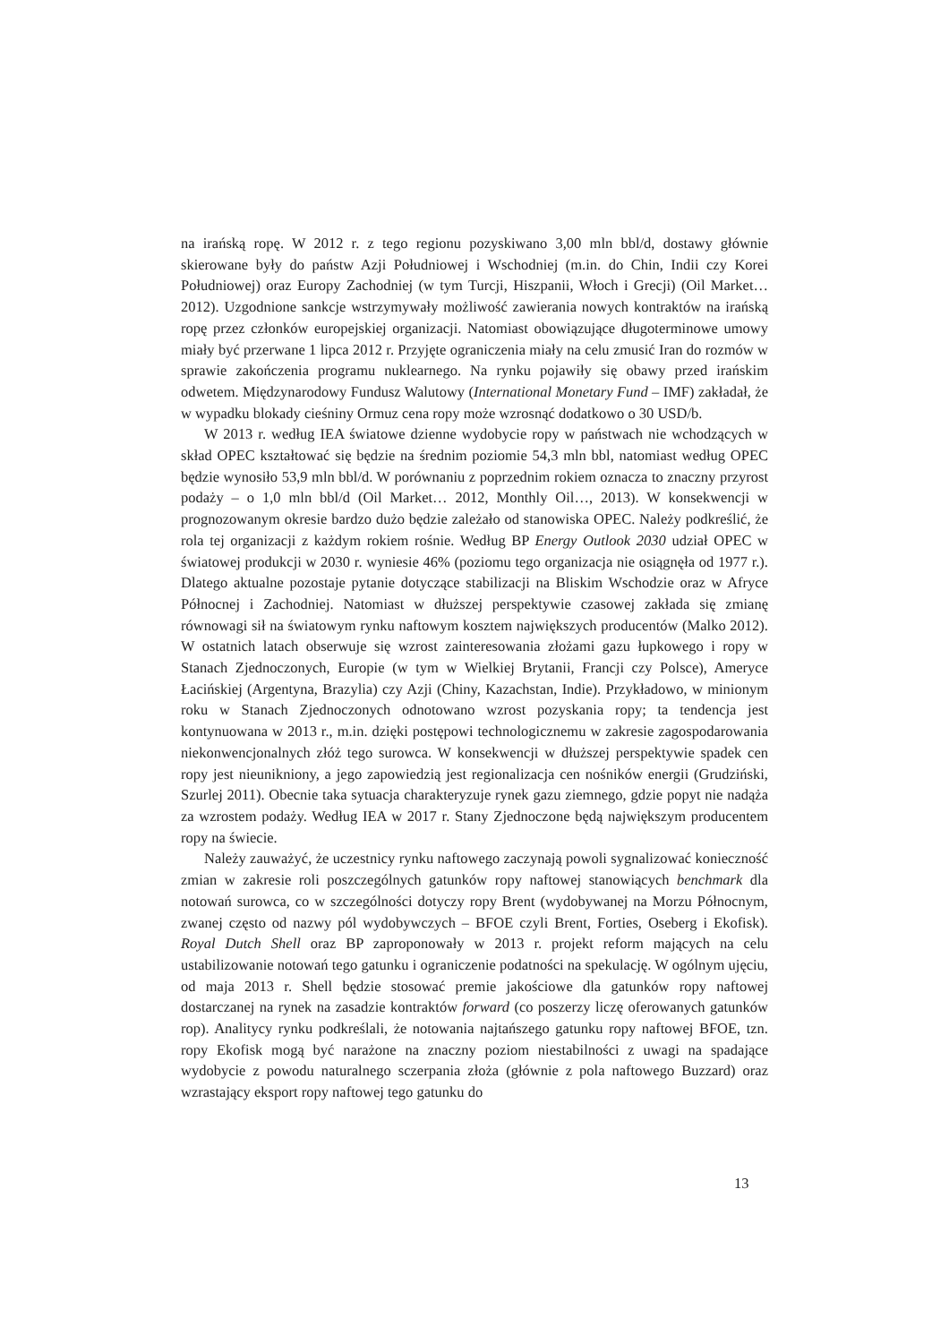na irańską ropę. W 2012 r. z tego regionu pozyskiwano 3,00 mln bbl/d, dostawy głównie skierowane były do państw Azji Południowej i Wschodniej (m.in. do Chin, Indii czy Korei Południowej) oraz Europy Zachodniej (w tym Turcji, Hiszpanii, Włoch i Grecji) (Oil Market… 2012). Uzgodnione sankcje wstrzymywały możliwość zawierania nowych kontraktów na irańską ropę przez członków europejskiej organizacji. Natomiast obowiązujące długoterminowe umowy miały być przerwane 1 lipca 2012 r. Przyjęte ograniczenia miały na celu zmusić Iran do rozmów w sprawie zakończenia programu nuklearnego. Na rynku pojawiły się obawy przed irańskim odwetem. Międzynarodowy Fundusz Walutowy (International Monetary Fund – IMF) zakładał, że w wypadku blokady cieśniny Ormuz cena ropy może wzrosnąć dodatkowo o 30 USD/b.
W 2013 r. według IEA światowe dzienne wydobycie ropy w państwach nie wchodzących w skład OPEC kształtować się będzie na średnim poziomie 54,3 mln bbl, natomiast według OPEC będzie wynosiło 53,9 mln bbl/d. W porównaniu z poprzednim rokiem oznacza to znaczny przyrost podaży – o 1,0 mln bbl/d (Oil Market… 2012, Monthly Oil…, 2013). W konsekwencji w prognozowanym okresie bardzo dużo będzie zależało od stanowiska OPEC. Należy podkreślić, że rola tej organizacji z każdym rokiem rośnie. Według BP Energy Outlook 2030 udział OPEC w światowej produkcji w 2030 r. wyniesie 46% (poziomu tego organizacja nie osiągnęła od 1977 r.). Dlatego aktualne pozostaje pytanie dotyczące stabilizacji na Bliskim Wschodzie oraz w Afryce Północnej i Zachodniej. Natomiast w dłuższej perspektywie czasowej zakłada się zmianę równowagi sił na światowym rynku naftowym kosztem największych producentów (Malko 2012). W ostatnich latach obserwuje się wzrost zainteresowania złożami gazu łupkowego i ropy w Stanach Zjednoczonych, Europie (w tym w Wielkiej Brytanii, Francji czy Polsce), Ameryce Łacińskiej (Argentyna, Brazylia) czy Azji (Chiny, Kazachstan, Indie). Przykładowo, w minionym roku w Stanach Zjednoczonych odnotowano wzrost pozyskania ropy; ta tendencja jest kontynuowana w 2013 r., m.in. dzięki postępowi technologicznemu w zakresie zagospodarowania niekonwencjonalnych złóż tego surowca. W konsekwencji w dłuższej perspektywie spadek cen ropy jest nieunikniony, a jego zapowiedzią jest regionalizacja cen nośników energii (Grudziński, Szurlej 2011). Obecnie taka sytuacja charakteryzuje rynek gazu ziemnego, gdzie popyt nie nadąża za wzrostem podaży. Według IEA w 2017 r. Stany Zjednoczone będą największym producentem ropy na świecie.
Należy zauważyć, że uczestnicy rynku naftowego zaczynają powoli sygnalizować konieczność zmian w zakresie roli poszczególnych gatunków ropy naftowej stanowiących benchmark dla notowań surowca, co w szczególności dotyczy ropy Brent (wydobywanej na Morzu Północnym, zwanej często od nazwy pól wydobywczych – BFOE czyli Brent, Forties, Oseberg i Ekofisk). Royal Dutch Shell oraz BP zaproponowały w 2013 r. projekt reform mających na celu ustabilizowanie notowań tego gatunku i ograniczenie podatności na spekulację. W ogólnym ujęciu, od maja 2013 r. Shell będzie stosować premie jakościowe dla gatunków ropy naftowej dostarczanej na rynek na zasadzie kontraktów forward (co poszerzy liczę oferowanych gatunków rop). Analitycy rynku podkreślali, że notowania najtańszego gatunku ropy naftowej BFOE, tzn. ropy Ekofisk mogą być narażone na znaczny poziom niestabilności z uwagi na spadające wydobycie z powodu naturalnego sczerpania złoża (głównie z pola naftowego Buzzard) oraz wzrastający eksport ropy naftowej tego gatunku do
13